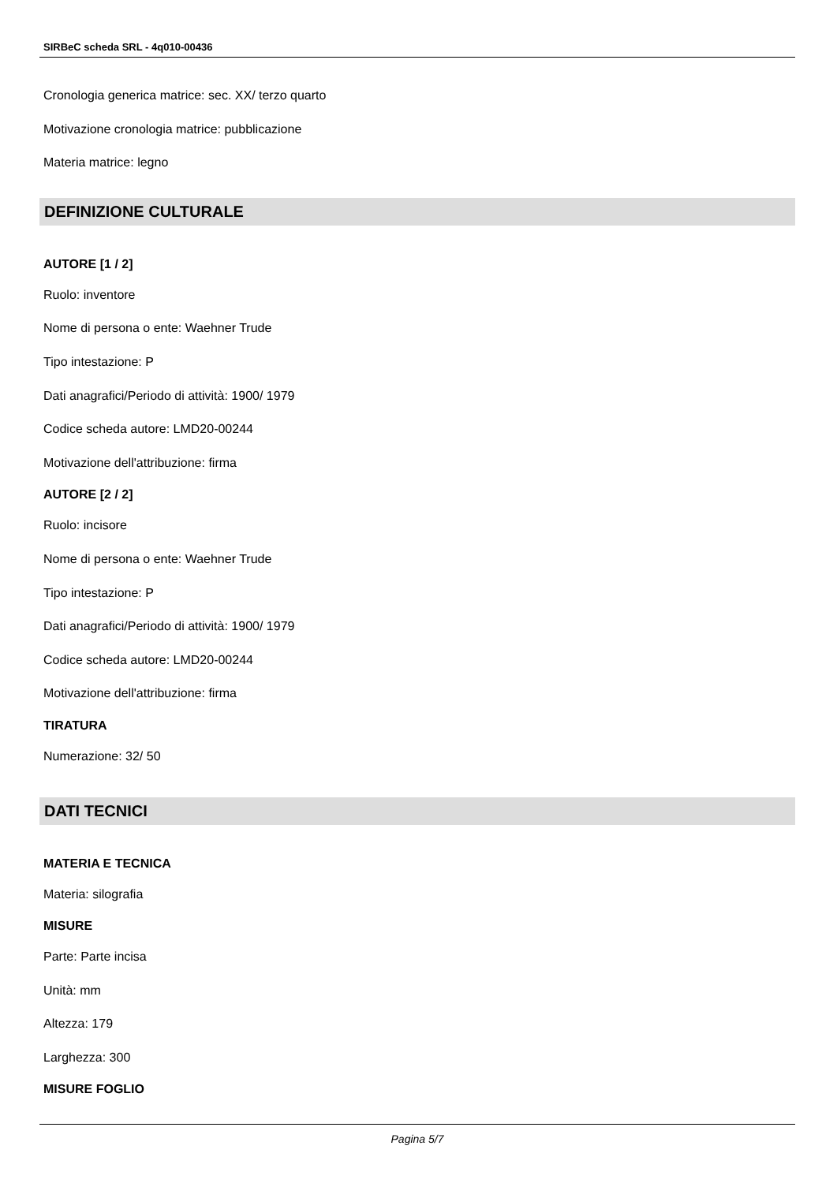SIRBeC scheda SRL - 4q010-00436
Cronologia generica matrice: sec. XX/ terzo quarto
Motivazione cronologia matrice: pubblicazione
Materia matrice: legno
DEFINIZIONE CULTURALE
AUTORE [1 / 2]
Ruolo: inventore
Nome di persona o ente: Waehner Trude
Tipo intestazione: P
Dati anagrafici/Periodo di attività: 1900/ 1979
Codice scheda autore: LMD20-00244
Motivazione dell'attribuzione: firma
AUTORE [2 / 2]
Ruolo: incisore
Nome di persona o ente: Waehner Trude
Tipo intestazione: P
Dati anagrafici/Periodo di attività: 1900/ 1979
Codice scheda autore: LMD20-00244
Motivazione dell'attribuzione: firma
TIRATURA
Numerazione: 32/ 50
DATI TECNICI
MATERIA E TECNICA
Materia: silografia
MISURE
Parte: Parte incisa
Unità: mm
Altezza: 179
Larghezza: 300
MISURE FOGLIO
Pagina 5/7